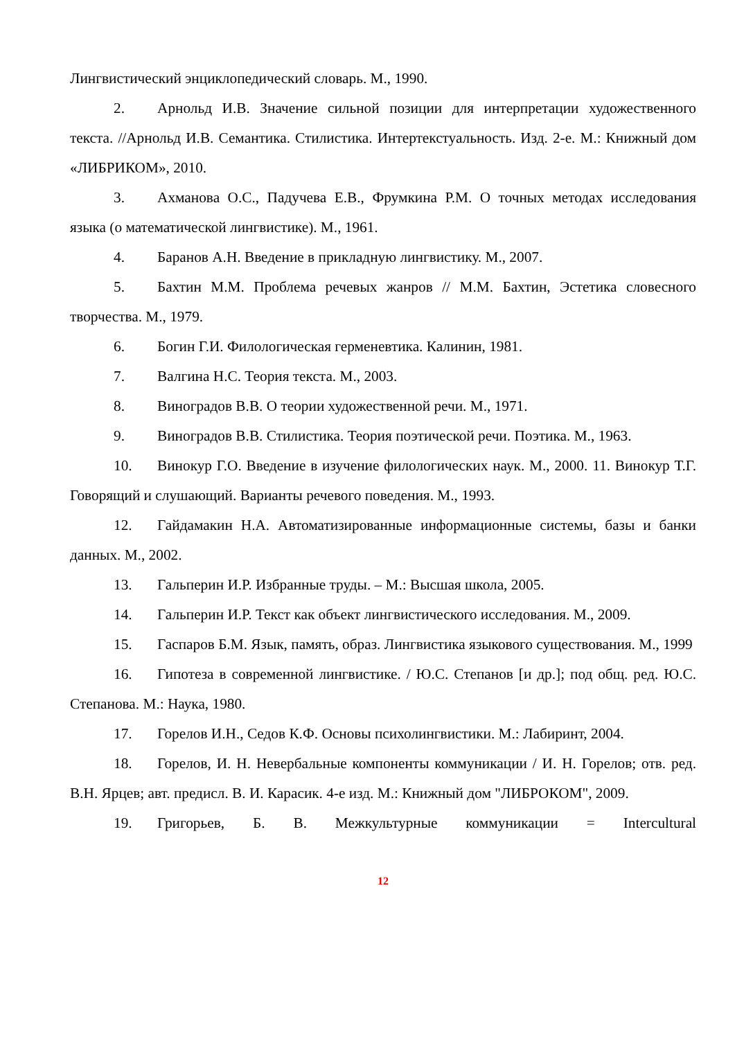Лингвистический энциклопедический словарь. М., 1990.
2. Арнольд И.В. Значение сильной позиции для интерпретации художественного текста. //Арнольд И.В. Семантика. Стилистика. Интертекстуальность. Изд. 2-е. М.: Книжный дом «ЛИБРИКОМ», 2010.
3. Ахманова О.С., Падучева Е.В., Фрумкина Р.М. О точных методах исследования языка (о математической лингвистике). М., 1961.
4. Баранов А.Н. Введение в прикладную лингвистику. М., 2007.
5. Бахтин М.М. Проблема речевых жанров // М.М. Бахтин, Эстетика словесного творчества. М., 1979.
6. Богин Г.И. Филологическая герменевтика. Калинин, 1981.
7. Валгина Н.С. Теория текста. М., 2003.
8. Виноградов В.В. О теории художественной речи. М., 1971.
9. Виноградов В.В. Стилистика. Теория поэтической речи. Поэтика. М., 1963.
10. Винокур Г.О. Введение в изучение филологических наук. М., 2000. 11. Винокур Т.Г. Говорящий и слушающий. Варианты речевого поведения. М., 1993.
12. Гайдамакин Н.А. Автоматизированные информационные системы, базы и банки данных. М., 2002.
13. Гальперин И.Р. Избранные труды. – М.: Высшая школа, 2005.
14. Гальперин И.Р. Текст как объект лингвистического исследования. М., 2009.
15. Гаспаров Б.М. Язык, память, образ. Лингвистика языкового существования. М., 1999
16. Гипотеза в современной лингвистике. / Ю.С. Степанов [и др.]; под общ. ред. Ю.С. Степанова. М.: Наука, 1980.
17. Горелов И.Н., Седов К.Ф. Основы психолингвистики. М.: Лабиринт, 2004.
18. Горелов, И. Н. Невербальные компоненты коммуникации / И. Н. Горелов; отв. ред. В.Н. Ярцев; авт. предисл. В. И. Карасик. 4-е изд. М.: Книжный дом "ЛИБРОКОМ", 2009.
19. Григорьев, Б. В. Межкультурные коммуникации = Intercultural
12